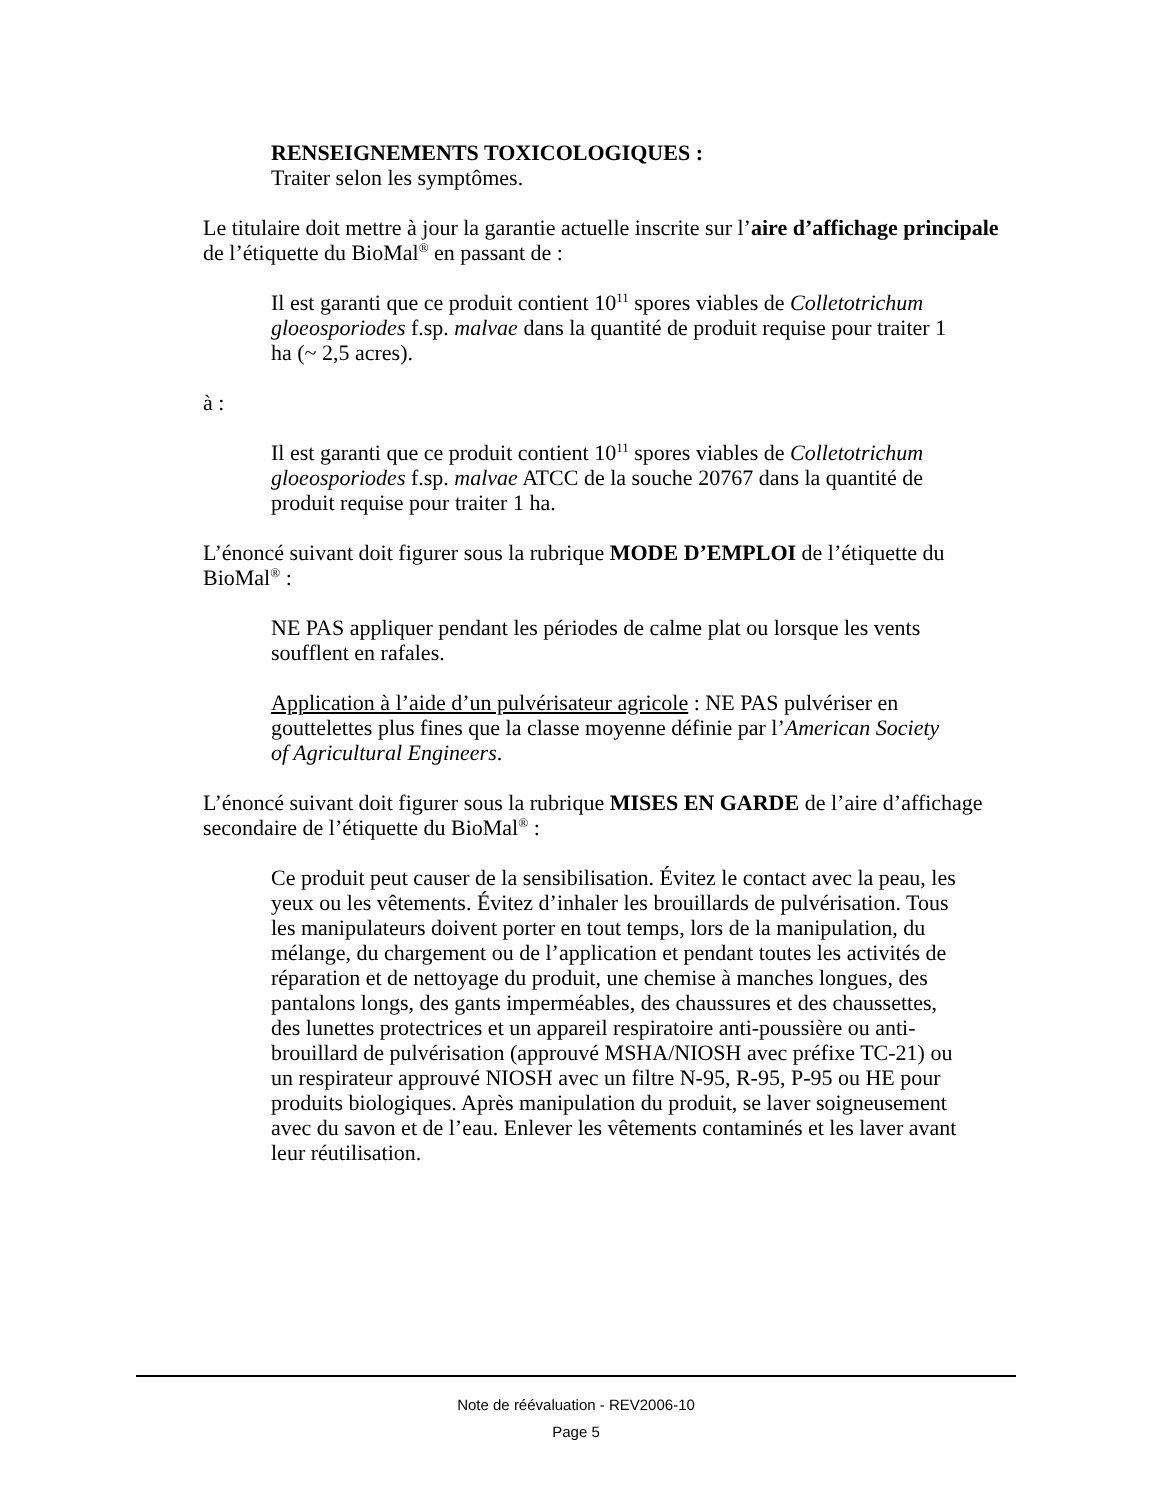RENSEIGNEMENTS TOXICOLOGIQUES :
Traiter selon les symptômes.
Le titulaire doit mettre à jour la garantie actuelle inscrite sur l’aire d’affichage principale de l’étiquette du BioMal<sup>®</sup> en passant de :
Il est garanti que ce produit contient 10<sup>11</sup> spores viables de Colletotrichum gloeosporiodes f.sp. malvae dans la quantité de produit requise pour traiter 1 ha (~ 2,5 acres).
à :
Il est garanti que ce produit contient 10<sup>11</sup> spores viables de Colletotrichum gloeosporiodes f.sp. malvae ATCC de la souche 20767 dans la quantité de produit requise pour traiter 1 ha.
L’énoncé suivant doit figurer sous la rubrique MODE D’EMPLOI de l’étiquette du BioMal<sup>®</sup> :
NE PAS appliquer pendant les périodes de calme plat ou lorsque les vents soufflent en rafales.
Application à l’aide d’un pulvérisateur agricole : NE PAS pulvériser en gouttelettes plus fines que la classe moyenne définie par l’American Society of Agricultural Engineers.
L’énoncé suivant doit figurer sous la rubrique MISES EN GARDE de l’aire d’affichage secondaire de l’étiquette du BioMal<sup>®</sup> :
Ce produit peut causer de la sensibilisation. Évitez le contact avec la peau, les yeux ou les vêtements. Évitez d’inhaler les brouillards de pulvérisation. Tous les manipulateurs doivent porter en tout temps, lors de la manipulation, du mélange, du chargement ou de l’application et pendant toutes les activités de réparation et de nettoyage du produit, une chemise à manches longues, des pantalons longs, des gants imperméables, des chaussures et des chaussettes, des lunettes protectrices et un appareil respiratoire anti-poussière ou anti-brouillard de pulvérisation (approuvé MSHA/NIOSH avec préfixe TC-21) ou un respirateur approuvé NIOSH avec un filtre N-95, R-95, P-95 ou HE pour produits biologiques. Après manipulation du produit, se laver soigneusement avec du savon et de l’eau. Enlever les vêtements contaminés et les laver avant leur réutilisation.
Note de réévaluation - REV2006-10
Page 5